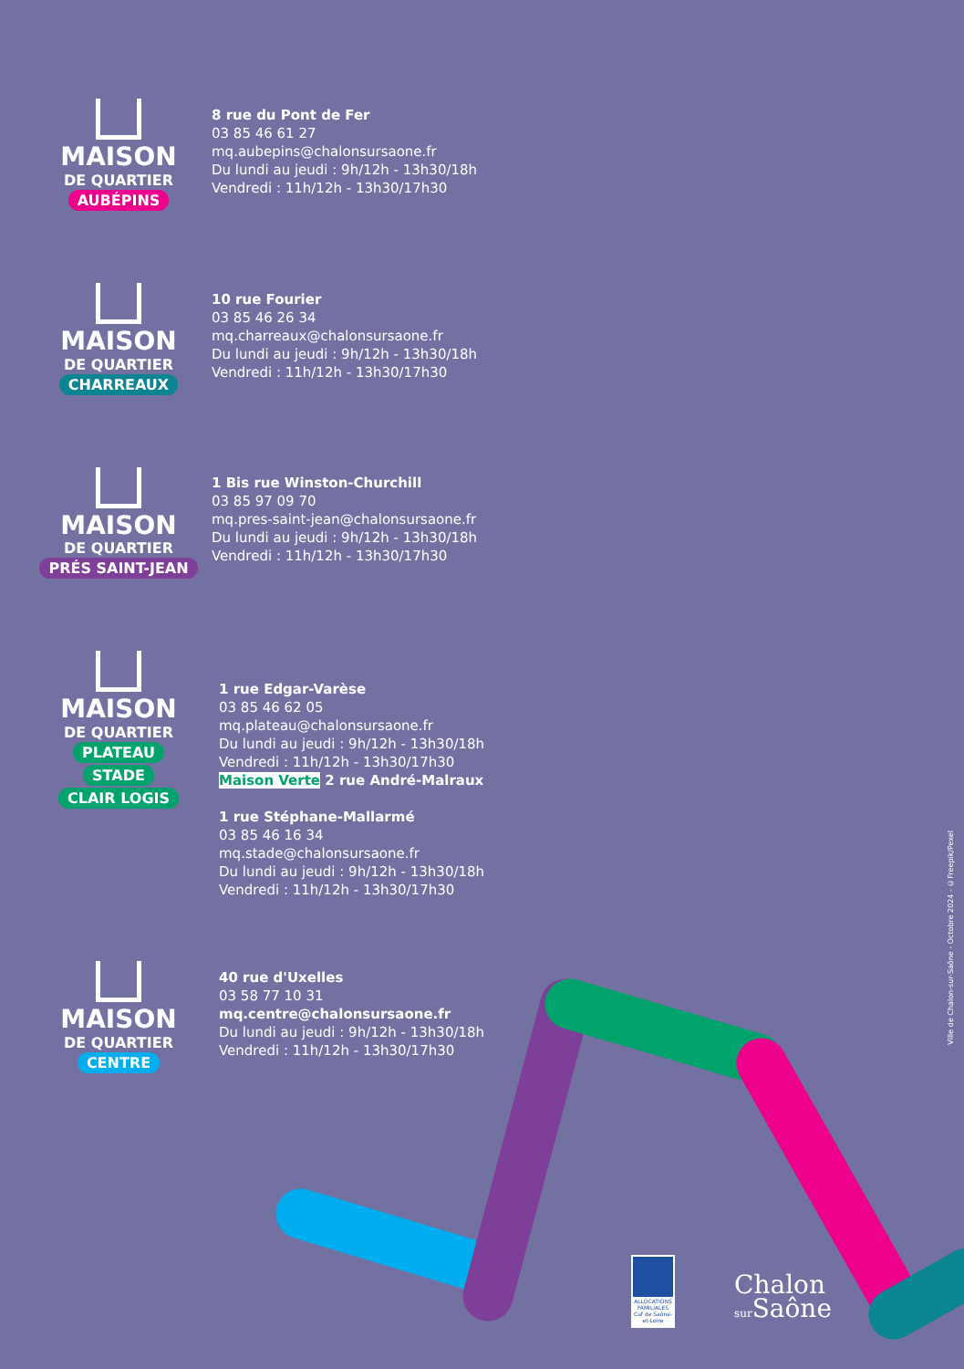MAISON
DE QUARTIER
AUBÉPINS
8 rue du Pont de Fer
03 85 46 61 27
mq.aubepins@chalonsursaone.fr
Du lundi au jeudi : 9h/12h - 13h30/18h
Vendredi : 11h/12h - 13h30/17h30
MAISON
DE QUARTIER
CHARREAUX
10 rue Fourier
03 85 46 26 34
mq.charreaux@chalonsursaone.fr
Du lundi au jeudi : 9h/12h - 13h30/18h
Vendredi : 11h/12h - 13h30/17h30
MAISON
DE QUARTIER
PRÉS SAINT-JEAN
1 Bis rue Winston-Churchill
03 85 97 09 70
mq.pres-saint-jean@chalonsursaone.fr
Du lundi au jeudi : 9h/12h - 13h30/18h
Vendredi : 11h/12h - 13h30/17h30
MAISON
DE QUARTIER
PLATEAU
STADE
CLAIR LOGIS
1 rue Edgar-Varèse
03 85 46 62 05
mq.plateau@chalonsursaone.fr
Du lundi au jeudi : 9h/12h - 13h30/18h
Vendredi : 11h/12h - 13h30/17h30
Maison Verte 2 rue André-Malraux
1 rue Stéphane-Mallarmé
03 85 46 16 34
mq.stade@chalonsursaone.fr
Du lundi au jeudi : 9h/12h - 13h30/18h
Vendredi : 11h/12h - 13h30/17h30
MAISON
DE QUARTIER
CENTRE
40 rue d'Uxelles
03 58 77 10 31
mq.centre@chalonsursaone.fr
Du lundi au jeudi : 9h/12h - 13h30/18h
Vendredi : 11h/12h - 13h30/17h30
ALLOCATIONS FAMILIALES Caf de Saône-et-Loire
Chalon
sur Saône
Ville de Chalon-sur-Saône - Octobre 2024 - ©Freepik/Pexel